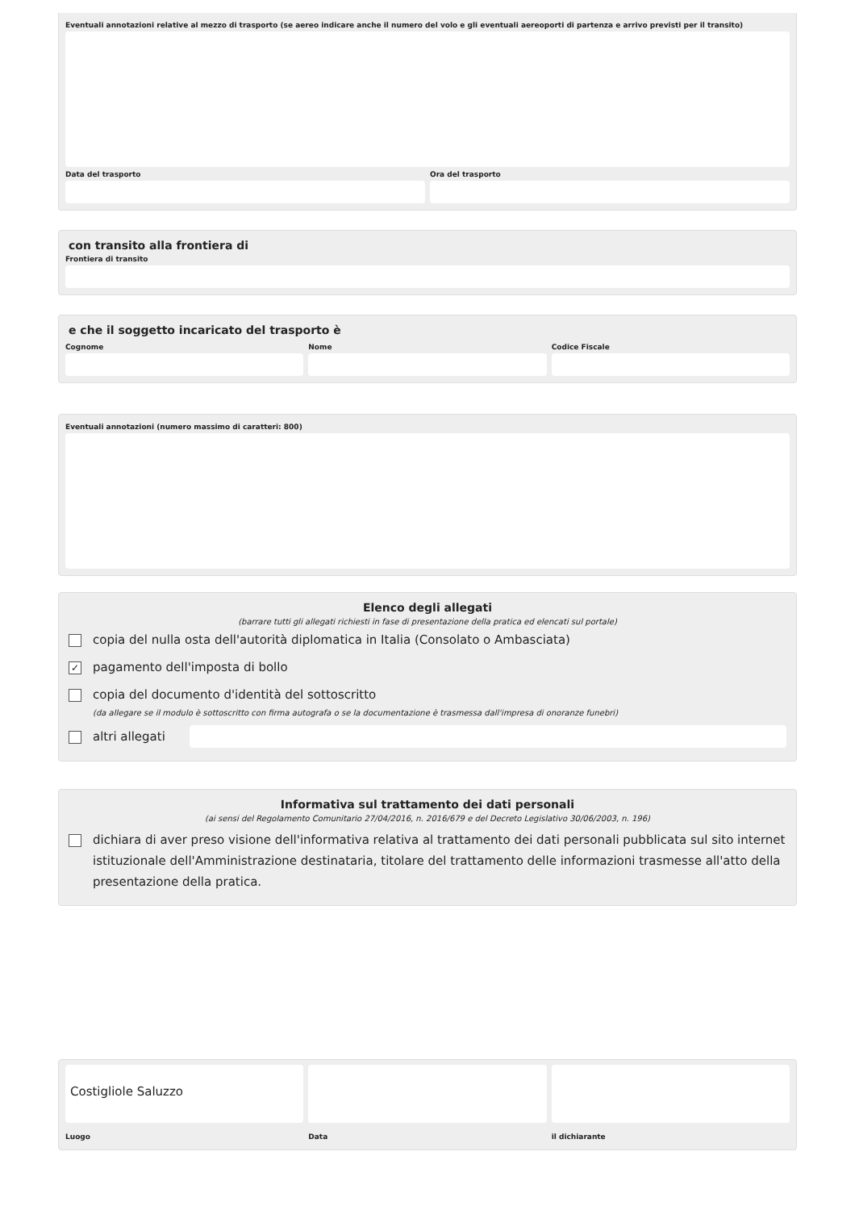Eventuali annotazioni relative al mezzo di trasporto (se aereo indicare anche il numero del volo e gli eventuali aereoporti di partenza e arrivo previsti per il transito)
Data del trasporto Ora del trasporto
con transito alla frontiera di
Frontiera di transito
e che il soggetto incaricato del trasporto è
Cognome Nome Codice Fiscale
Eventuali annotazioni (numero massimo di caratteri: 800)
Elenco degli allegati
(barrare tutti gli allegati richiesti in fase di presentazione della pratica ed elencati sul portale)
copia del nulla osta dell'autorità diplomatica in Italia (Consolato o Ambasciata)
✓
pagamento dell'imposta di bollo
copia del documento d'identità del sottoscritto
(da allegare se il modulo è sottoscritto con firma autografa o se la documentazione è trasmessa dall'impresa di onoranze funebri)
altri allegati
Informativa sul trattamento dei dati personali
(ai sensi del Regolamento Comunitario 27/04/2016, n. 2016/679 e del Decreto Legislativo 30/06/2003, n. 196)
dichiara di aver preso visione dell'informativa relativa al trattamento dei dati personali pubblicata sul sito internet istituzionale dell'Amministrazione destinataria, titolare del trattamento delle informazioni trasmesse all'atto della presentazione della pratica.
Costigliole Saluzzo
Luogo
Data il dichiarante